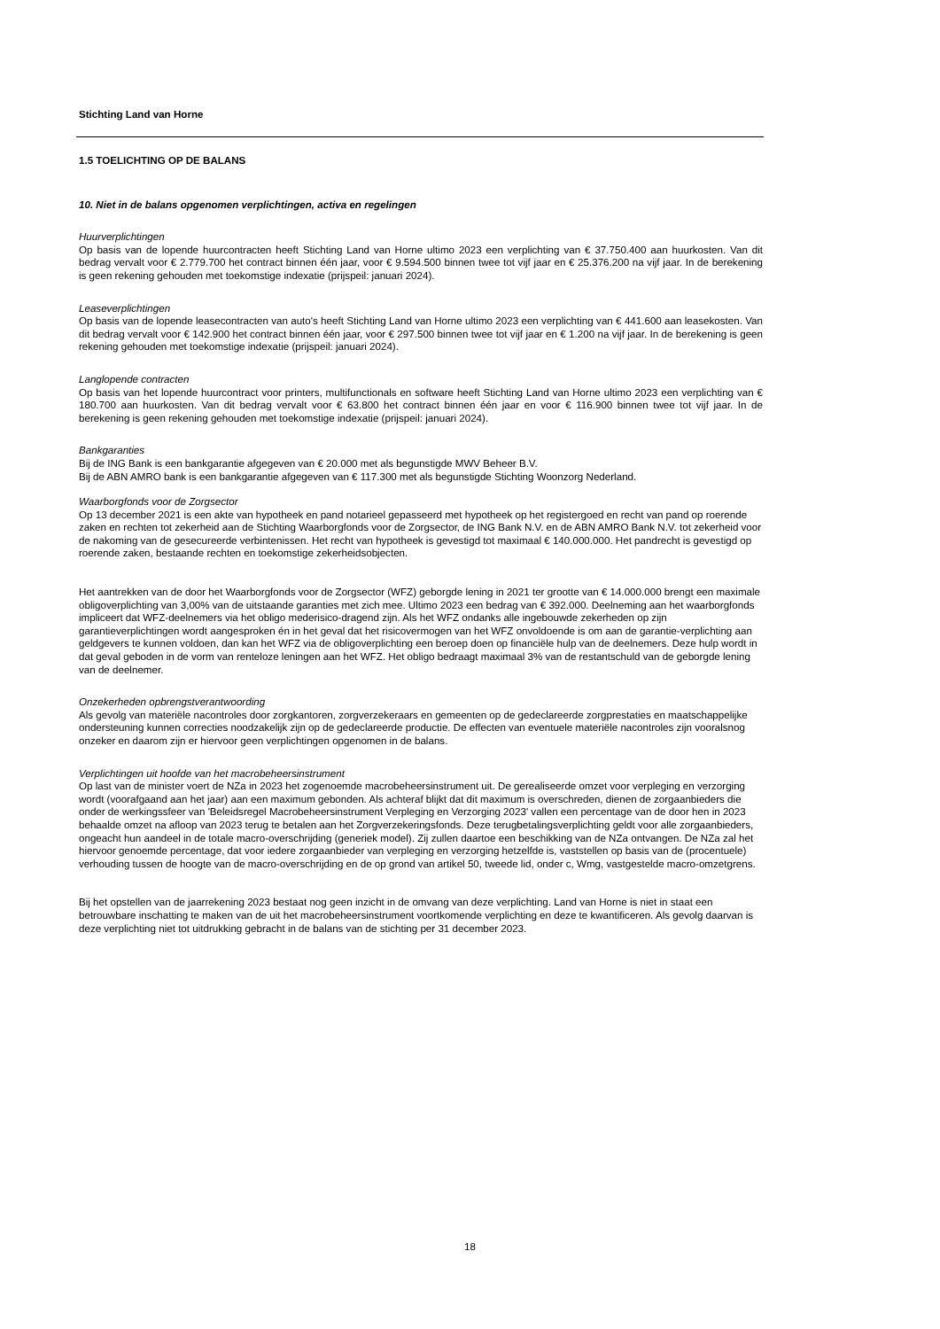Stichting Land van Horne
1.5 TOELICHTING OP DE BALANS
10. Niet in de balans opgenomen verplichtingen, activa en regelingen
Huurverplichtingen
Op basis van de lopende huurcontracten heeft Stichting Land van Horne ultimo 2023 een verplichting van € 37.750.400 aan huurkosten. Van dit bedrag vervalt voor € 2.779.700 het contract binnen één jaar, voor € 9.594.500 binnen twee tot vijf jaar en € 25.376.200 na vijf jaar. In de berekening is geen rekening gehouden met toekomstige indexatie (prijspeil: januari 2024).
Leaseverplichtingen
Op basis van de lopende leasecontracten van auto's heeft Stichting Land van Horne ultimo 2023 een verplichting van € 441.600 aan leasekosten. Van dit bedrag vervalt voor € 142.900 het contract binnen één jaar, voor € 297.500 binnen twee tot vijf jaar en € 1.200 na vijf jaar. In de berekening is geen rekening gehouden met toekomstige indexatie (prijspeil: januari 2024).
Langlopende contracten
Op basis van het lopende huurcontract voor printers, multifunctionals en software heeft Stichting Land van Horne ultimo 2023 een verplichting van € 180.700 aan huurkosten. Van dit bedrag vervalt voor € 63.800 het contract binnen één jaar en voor € 116.900 binnen twee tot vijf jaar. In de berekening is geen rekening gehouden met toekomstige indexatie (prijspeil: januari 2024).
Bankgaranties
Bij de ING Bank is een bankgarantie afgegeven van € 20.000 met als begunstigde MWV Beheer B.V.
Bij de ABN AMRO bank is een bankgarantie afgegeven van € 117.300 met als begunstigde Stichting Woonzorg Nederland.
Waarborgfonds voor de Zorgsector
Op 13 december 2021 is een akte van hypotheek en pand notarieel gepasseerd met hypotheek op het registergoed en recht van pand op roerende zaken en rechten tot zekerheid aan de Stichting Waarborgfonds voor de Zorgsector, de ING Bank N.V. en de ABN AMRO Bank N.V. tot zekerheid voor de nakoming van de gesecureerde verbintenissen. Het recht van hypotheek is gevestigd tot maximaal € 140.000.000. Het pandrecht is gevestigd op roerende zaken, bestaande rechten en toekomstige zekerheidsobjecten.
Het aantrekken van de door het Waarborgfonds voor de Zorgsector (WFZ) geborgde lening in 2021 ter grootte van € 14.000.000 brengt een maximale obligoverplichting van 3,00% van de uitstaande garanties met zich mee. Ultimo 2023 een bedrag van € 392.000. Deelneming aan het waarborgfonds impliceert dat WFZ-deelnemers via het obligo mederisico-dragend zijn. Als het WFZ ondanks alle ingebouwde zekerheden op zijn garantieverplichtingen wordt aangesproken én in het geval dat het risicovermogen van het WFZ onvoldoende is om aan de garantie-verplichting aan geldgevers te kunnen voldoen, dan kan het WFZ via de obligoverplichting een beroep doen op financiële hulp van de deelnemers. Deze hulp wordt in dat geval geboden in de vorm van renteloze leningen aan het WFZ. Het obligo bedraagt maximaal 3% van de restantschuld van de geborgde lening van de deelnemer.
Onzekerheden opbrengstverantwoording
Als gevolg van materiële nacontroles door zorgkantoren, zorgverzekeraars en gemeenten op de gedeclareerde zorgprestaties en maatschappelijke ondersteuning kunnen correcties noodzakelijk zijn op de gedeclareerde productie. De effecten van eventuele materiële nacontroles zijn vooralsnog onzeker en daarom zijn er hiervoor geen verplichtingen opgenomen in de balans.
Verplichtingen uit hoofde van het macrobeheersinstrument
Op last van de minister voert de NZa in 2023 het zogenoemde macrobeheersinstrument uit. De gerealiseerde omzet voor verpleging en verzorging wordt (voorafgaand aan het jaar) aan een maximum gebonden. Als achteraf blijkt dat dit maximum is overschreden, dienen de zorgaanbieders die onder de werkingssfeer van 'Beleidsregel Macrobeheersinstrument Verpleging en Verzorging 2023' vallen een percentage van de door hen in 2023 behaalde omzet na afloop van 2023 terug te betalen aan het Zorgverzekeringsfonds. Deze terugbetalingsverplichting geldt voor alle zorgaanbieders, ongeacht hun aandeel in de totale macro-overschrijding (generiek model). Zij zullen daartoe een beschikking van de NZa ontvangen. De NZa zal het hiervoor genoemde percentage, dat voor iedere zorgaanbieder van verpleging en verzorging hetzelfde is, vaststellen op basis van de (procentuele) verhouding tussen de hoogte van de macro-overschrijding en de op grond van artikel 50, tweede lid, onder c, Wmg, vastgestelde macro-omzetgrens.
Bij het opstellen van de jaarrekening 2023 bestaat nog geen inzicht in de omvang van deze verplichting. Land van Horne is niet in staat een betrouwbare inschatting te maken van de uit het macrobeheersinstrument voortkomende verplichting en deze te kwantificeren. Als gevolg daarvan is deze verplichting niet tot uitdrukking gebracht in de balans van de stichting per 31 december 2023.
18